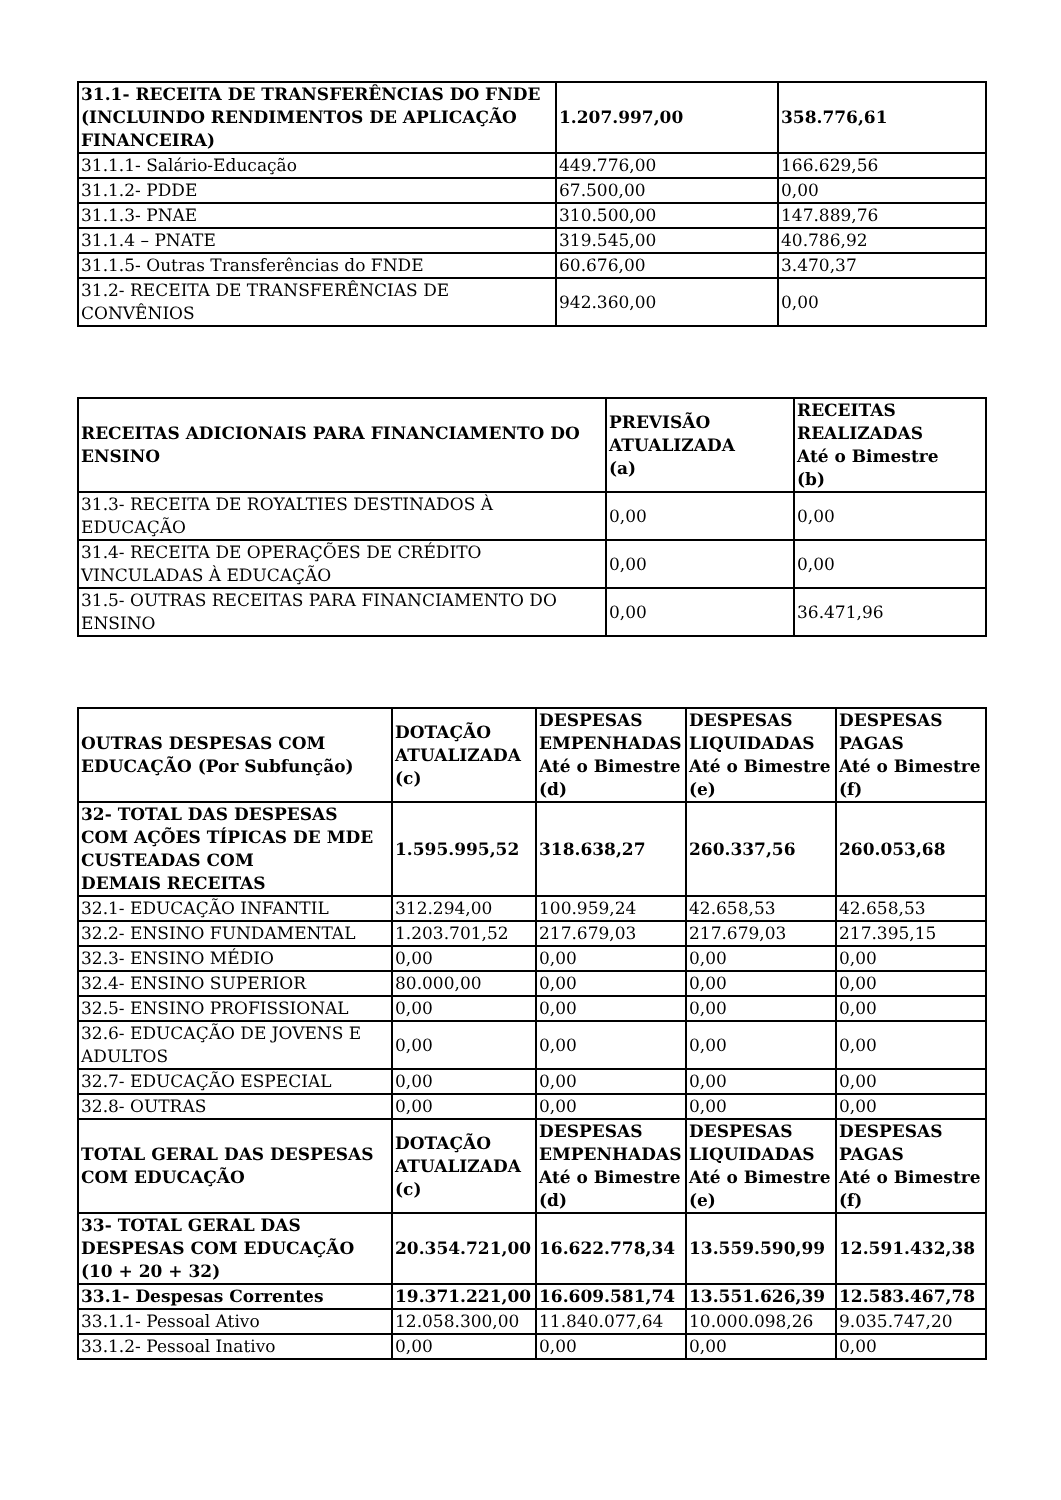| 31.1- RECEITA DE TRANSFERÊNCIAS DO FNDE (INCLUINDO RENDIMENTOS DE APLICAÇÃO FINANCEIRA) | 1.207.997,00 | 358.776,61 |
| 31.1.1- Salário-Educação | 449.776,00 | 166.629,56 |
| 31.1.2- PDDE | 67.500,00 | 0,00 |
| 31.1.3- PNAE | 310.500,00 | 147.889,76 |
| 31.1.4 – PNATE | 319.545,00 | 40.786,92 |
| 31.1.5- Outras Transferências do FNDE | 60.676,00 | 3.470,37 |
| 31.2- RECEITA DE TRANSFERÊNCIAS DE CONVÊNIOS | 942.360,00 | 0,00 |
| RECEITAS ADICIONAIS PARA FINANCIAMENTO DO ENSINO | PREVISÃO ATUALIZADA (a) | RECEITAS REALIZADAS Até o Bimestre (b) |
| --- | --- | --- |
| 31.3- RECEITA DE ROYALTIES DESTINADOS À EDUCAÇÃO | 0,00 | 0,00 |
| 31.4- RECEITA DE OPERAÇÕES DE CRÉDITO VINCULADAS À EDUCAÇÃO | 0,00 | 0,00 |
| 31.5- OUTRAS RECEITAS PARA FINANCIAMENTO DO ENSINO | 0,00 | 36.471,96 |
| OUTRAS DESPESAS COM EDUCAÇÃO (Por Subfunção) | DOTAÇÃO ATUALIZADA (c) | DESPESAS EMPENHADAS Até o Bimestre (d) | DESPESAS LIQUIDADAS Até o Bimestre (e) | DESPESAS PAGAS Até o Bimestre (f) |
| --- | --- | --- | --- | --- |
| 32- TOTAL DAS DESPESAS COM AÇÕES TÍPICAS DE MDE CUSTEADAS COM DEMAIS RECEITAS | 1.595.995,52 | 318.638,27 | 260.337,56 | 260.053,68 |
| 32.1- EDUCAÇÃO INFANTIL | 312.294,00 | 100.959,24 | 42.658,53 | 42.658,53 |
| 32.2- ENSINO FUNDAMENTAL | 1.203.701,52 | 217.679,03 | 217.679,03 | 217.395,15 |
| 32.3- ENSINO MÉDIO | 0,00 | 0,00 | 0,00 | 0,00 |
| 32.4- ENSINO SUPERIOR | 80.000,00 | 0,00 | 0,00 | 0,00 |
| 32.5- ENSINO PROFISSIONAL | 0,00 | 0,00 | 0,00 | 0,00 |
| 32.6- EDUCAÇÃO DE JOVENS E ADULTOS | 0,00 | 0,00 | 0,00 | 0,00 |
| 32.7- EDUCAÇÃO ESPECIAL | 0,00 | 0,00 | 0,00 | 0,00 |
| 32.8- OUTRAS | 0,00 | 0,00 | 0,00 | 0,00 |
| TOTAL GERAL DAS DESPESAS COM EDUCAÇÃO | DOTAÇÃO ATUALIZADA (c) | DESPESAS EMPENHADAS Até o Bimestre (d) | DESPESAS LIQUIDADAS Até o Bimestre (e) | DESPESAS PAGAS Até o Bimestre (f) |
| 33- TOTAL GERAL DAS DESPESAS COM EDUCAÇÃO (10 + 20 + 32) | 20.354.721,00 | 16.622.778,34 | 13.559.590,99 | 12.591.432,38 |
| 33.1- Despesas Correntes | 19.371.221,00 | 16.609.581,74 | 13.551.626,39 | 12.583.467,78 |
| 33.1.1- Pessoal Ativo | 12.058.300,00 | 11.840.077,64 | 10.000.098,26 | 9.035.747,20 |
| 33.1.2- Pessoal Inativo | 0,00 | 0,00 | 0,00 | 0,00 |